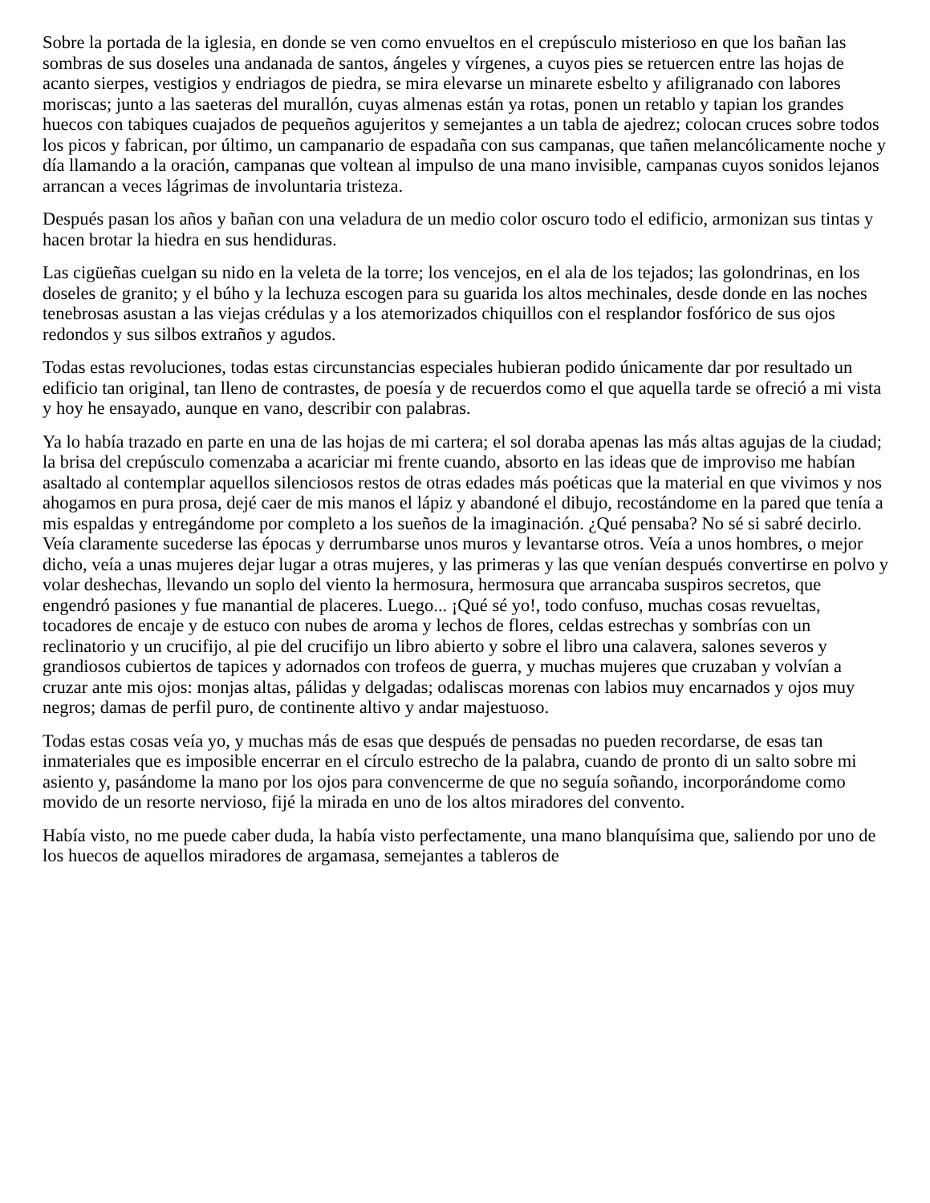Sobre la portada de la iglesia, en donde se ven como envueltos en el crepúsculo misterioso en que los bañan las sombras de sus doseles una andanada de santos, ángeles y vírgenes, a cuyos pies se retuercen entre las hojas de acanto sierpes, vestigios y endriagos de piedra, se mira elevarse un minarete esbelto y afiligranado con labores moriscas; junto a las saeteras del murallón, cuyas almenas están ya rotas, ponen un retablo y tapian los grandes huecos con tabiques cuajados de pequeños agujeritos y semejantes a un tabla de ajedrez; colocan cruces sobre todos los picos y fabrican, por último, un campanario de espadaña con sus campanas, que tañen melancólicamente noche y día llamando a la oración, campanas que voltean al impulso de una mano invisible, campanas cuyos sonidos lejanos arrancan a veces lágrimas de involuntaria tristeza.
Después pasan los años y bañan con una veladura de un medio color oscuro todo el edificio, armonizan sus tintas y hacen brotar la hiedra en sus hendiduras.
Las cigüeñas cuelgan su nido en la veleta de la torre; los vencejos, en el ala de los tejados; las golondrinas, en los doseles de granito; y el búho y la lechuza escogen para su guarida los altos mechinales, desde donde en las noches tenebrosas asustan a las viejas crédulas y a los atemorizados chiquillos con el resplandor fosfórico de sus ojos redondos y sus silbos extraños y agudos.
Todas estas revoluciones, todas estas circunstancias especiales hubieran podido únicamente dar por resultado un edificio tan original, tan lleno de contrastes, de poesía y de recuerdos como el que aquella tarde se ofreció a mi vista y hoy he ensayado, aunque en vano, describir con palabras.
Ya lo había trazado en parte en una de las hojas de mi cartera; el sol doraba apenas las más altas agujas de la ciudad; la brisa del crepúsculo comenzaba a acariciar mi frente cuando, absorto en las ideas que de improviso me habían asaltado al contemplar aquellos silenciosos restos de otras edades más poéticas que la material en que vivimos y nos ahogamos en pura prosa, dejé caer de mis manos el lápiz y abandoné el dibujo, recostándome en la pared que tenía a mis espaldas y entregándome por completo a los sueños de la imaginación. ¿Qué pensaba? No sé si sabré decirlo. Veía claramente sucederse las épocas y derrumbarse unos muros y levantarse otros. Veía a unos hombres, o mejor dicho, veía a unas mujeres dejar lugar a otras mujeres, y las primeras y las que venían después convertirse en polvo y volar deshechas, llevando un soplo del viento la hermosura, hermosura que arrancaba suspiros secretos, que engendró pasiones y fue manantial de placeres. Luego... ¡Qué sé yo!, todo confuso, muchas cosas revueltas, tocadores de encaje y de estuco con nubes de aroma y lechos de flores, celdas estrechas y sombrías con un reclinatorio y un crucifijo, al pie del crucifijo un libro abierto y sobre el libro una calavera, salones severos y grandiosos cubiertos de tapices y adornados con trofeos de guerra, y muchas mujeres que cruzaban y volvían a cruzar ante mis ojos: monjas altas, pálidas y delgadas; odaliscas morenas con labios muy encarnados y ojos muy negros; damas de perfil puro, de continente altivo y andar majestuoso.
Todas estas cosas veía yo, y muchas más de esas que después de pensadas no pueden recordarse, de esas tan inmateriales que es imposible encerrar en el círculo estrecho de la palabra, cuando de pronto di un salto sobre mi asiento y, pasándome la mano por los ojos para convencerme de que no seguía soñando, incorporándome como movido de un resorte nervioso, fijé la mirada en uno de los altos miradores del convento.
Había visto, no me puede caber duda, la había visto perfectamente, una mano blanquísima que, saliendo por uno de los huecos de aquellos miradores de argamasa, semejantes a tableros de